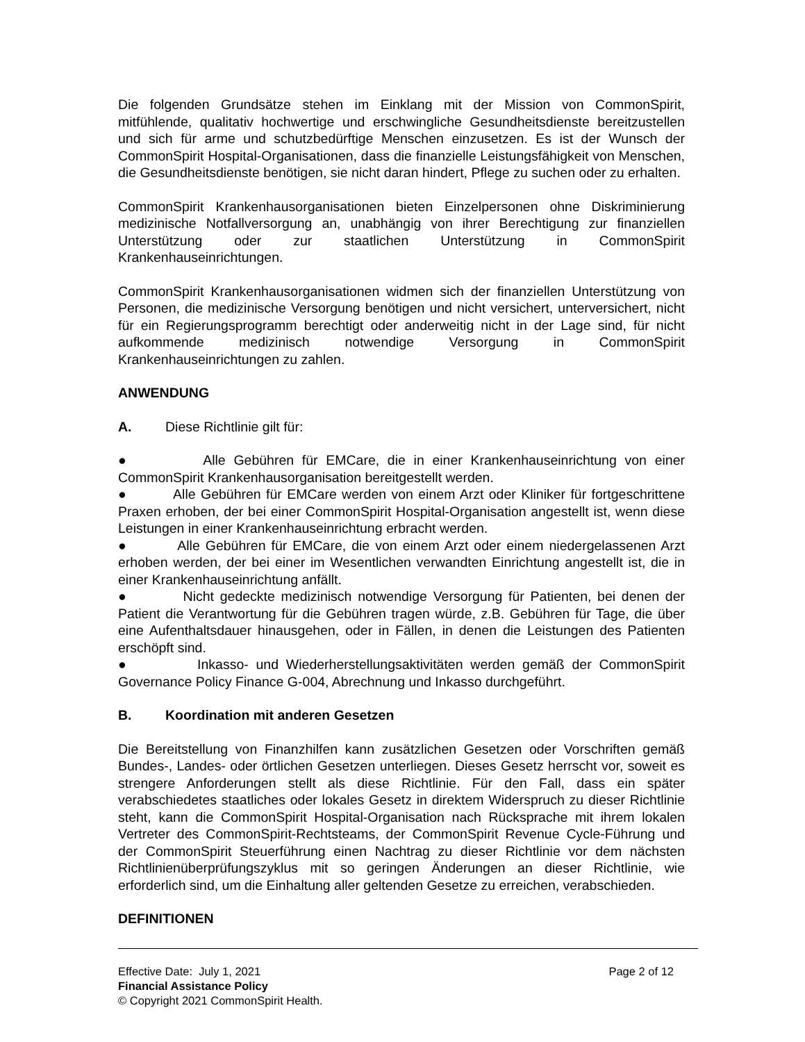Die folgenden Grundsätze stehen im Einklang mit der Mission von CommonSpirit, mitfühlende, qualitativ hochwertige und erschwingliche Gesundheitsdienste bereitzustellen und sich für arme und schutzbedürftige Menschen einzusetzen. Es ist der Wunsch der CommonSpirit Hospital-Organisationen, dass die finanzielle Leistungsfähigkeit von Menschen, die Gesundheitsdienste benötigen, sie nicht daran hindert, Pflege zu suchen oder zu erhalten.
CommonSpirit Krankenhausorganisationen bieten Einzelpersonen ohne Diskriminierung medizinische Notfallversorgung an, unabhängig von ihrer Berechtigung zur finanziellen Unterstützung oder zur staatlichen Unterstützung in CommonSpirit Krankenhauseinrichtungen.
CommonSpirit Krankenhausorganisationen widmen sich der finanziellen Unterstützung von Personen, die medizinische Versorgung benötigen und nicht versichert, unterversichert, nicht für ein Regierungsprogramm berechtigt oder anderweitig nicht in der Lage sind, für nicht aufkommende medizinisch notwendige Versorgung in CommonSpirit Krankenhauseinrichtungen zu zahlen.
ANWENDUNG
A. Diese Richtlinie gilt für:
● Alle Gebühren für EMCare, die in einer Krankenhauseinrichtung von einer CommonSpirit Krankenhausorganisation bereitgestellt werden.
● Alle Gebühren für EMCare werden von einem Arzt oder Kliniker für fortgeschrittene Praxen erhoben, der bei einer CommonSpirit Hospital-Organisation angestellt ist, wenn diese Leistungen in einer Krankenhauseinrichtung erbracht werden.
● Alle Gebühren für EMCare, die von einem Arzt oder einem niedergelassenen Arzt erhoben werden, der bei einer im Wesentlichen verwandten Einrichtung angestellt ist, die in einer Krankenhauseinrichtung anfällt.
● Nicht gedeckte medizinisch notwendige Versorgung für Patienten, bei denen der Patient die Verantwortung für die Gebühren tragen würde, z.B. Gebühren für Tage, die über eine Aufenthaltsdauer hinausgehen, oder in Fällen, in denen die Leistungen des Patienten erschöpft sind.
● Inkasso- und Wiederherstellungsaktivitäten werden gemäß der CommonSpirit Governance Policy Finance G-004, Abrechnung und Inkasso durchgeführt.
B. Koordination mit anderen Gesetzen
Die Bereitstellung von Finanzhilfen kann zusätzlichen Gesetzen oder Vorschriften gemäß Bundes-, Landes- oder örtlichen Gesetzen unterliegen. Dieses Gesetz herrscht vor, soweit es strengere Anforderungen stellt als diese Richtlinie. Für den Fall, dass ein später verabschiedetes staatliches oder lokales Gesetz in direktem Widerspruch zu dieser Richtlinie steht, kann die CommonSpirit Hospital-Organisation nach Rücksprache mit ihrem lokalen Vertreter des CommonSpirit-Rechtsteams, der CommonSpirit Revenue Cycle-Führung und der CommonSpirit Steuerführung einen Nachtrag zu dieser Richtlinie vor dem nächsten Richtlinienüberprüfungszyklus mit so geringen Änderungen an dieser Richtlinie, wie erforderlich sind, um die Einhaltung aller geltenden Gesetze zu erreichen, verabschieden.
DEFINITIONEN
Effective Date: July 1, 2021 Page 2 of 12
Financial Assistance Policy
© Copyright 2021 CommonSpirit Health.